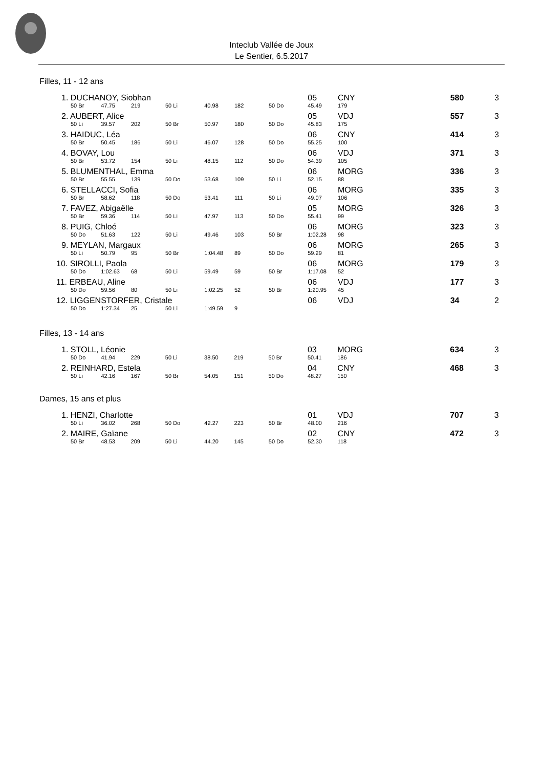Inteclub Vallée de Joux
Le Sentier, 6.5.2017
Filles, 11 - 12 ans
| 1. DUCHANOY, Siobhan | | | | | | | 05 | CNY | | 580 | 3 |
| 50 Br | 47.75 | 219 | 50 Li | 40.98 | 182 | 50 Do | 45.49 | 179 | | | |
| 2. AUBERT, Alice | | | | | | | 05 | VDJ | | 557 | 3 |
| 50 Li | 39.57 | 202 | 50 Br | 50.97 | 180 | 50 Do | 45.83 | 175 | | | |
| 3. HAIDUC, Léa | | | | | | | 06 | CNY | | 414 | 3 |
| 50 Br | 50.45 | 186 | 50 Li | 46.07 | 128 | 50 Do | 55.25 | 100 | | | |
| 4. BOVAY, Lou | | | | | | | 06 | VDJ | | 371 | 3 |
| 50 Br | 53.72 | 154 | 50 Li | 48.15 | 112 | 50 Do | 54.39 | 105 | | | |
| 5. BLUMENTHAL, Emma | | | | | | | 06 | MORG | | 336 | 3 |
| 50 Br | 55.55 | 139 | 50 Do | 53.68 | 109 | 50 Li | 52.15 | 88 | | | |
| 6. STELLACCI, Sofia | | | | | | | 06 | MORG | | 335 | 3 |
| 50 Br | 58.62 | 118 | 50 Do | 53.41 | 111 | 50 Li | 49.07 | 106 | | | |
| 7. FAVEZ, Abigaëlle | | | | | | | 05 | MORG | | 326 | 3 |
| 50 Br | 59.36 | 114 | 50 Li | 47.97 | 113 | 50 Do | 55.41 | 99 | | | |
| 8. PUIG, Chloé | | | | | | | 06 | MORG | | 323 | 3 |
| 50 Do | 51.63 | 122 | 50 Li | 49.46 | 103 | 50 Br | 1:02.28 | 98 | | | |
| 9. MEYLAN, Margaux | | | | | | | 06 | MORG | | 265 | 3 |
| 50 Li | 50.79 | 95 | 50 Br | 1:04.48 | 89 | 50 Do | 59.29 | 81 | | | |
| 10. SIROLLI, Paola | | | | | | | 06 | MORG | | 179 | 3 |
| 50 Do | 1:02.63 | 68 | 50 Li | 59.49 | 59 | 50 Br | 1:17.08 | 52 | | | |
| 11. ERBEAU, Aline | | | | | | | 06 | VDJ | | 177 | 3 |
| 50 Do | 59.56 | 80 | 50 Li | 1:02.25 | 52 | 50 Br | 1:20.95 | 45 | | | |
| 12. LIGGENSTORFER, Cristale | | | | | | | 06 | VDJ | | 34 | 2 |
| 50 Do | 1:27.34 | 25 | 50 Li | 1:49.59 | 9 | | | | | | |
Filles, 13 - 14 ans
| 1. STOLL, Léonie | | | | | | | 03 | MORG | | 634 | 3 |
| 50 Do | 41.94 | 229 | 50 Li | 38.50 | 219 | 50 Br | 50.41 | 186 | | | |
| 2. REINHARD, Estela | | | | | | | 04 | CNY | | 468 | 3 |
| 50 Li | 42.16 | 167 | 50 Br | 54.05 | 151 | 50 Do | 48.27 | 150 | | | |
Dames, 15 ans et plus
| 1. HENZI, Charlotte | | | | | | | 01 | VDJ | | 707 | 3 |
| 50 Li | 36.02 | 268 | 50 Do | 42.27 | 223 | 50 Br | 48.00 | 216 | | | |
| 2. MAIRE, Gaïane | | | | | | | 02 | CNY | | 472 | 3 |
| 50 Br | 48.53 | 209 | 50 Li | 44.20 | 145 | 50 Do | 52.30 | 118 | | | |